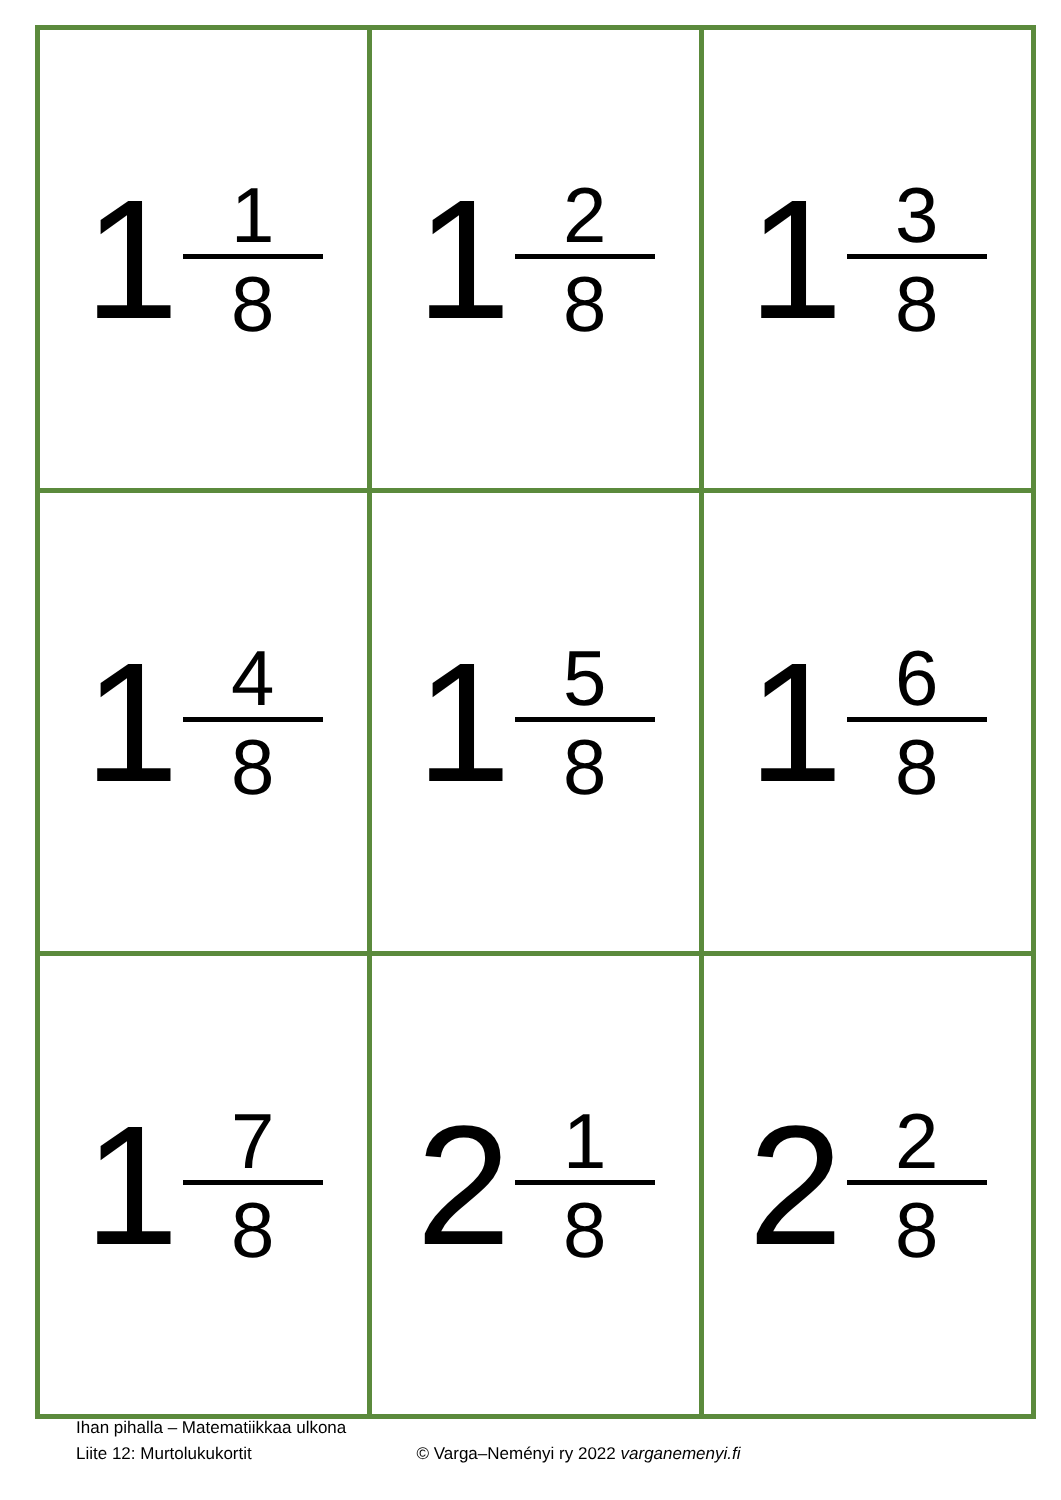| 1 1 8 | 1 2 8 | 1 3 8 |
| 1 4 8 | 1 5 8 | 1 6 8 |
| 1 7 8 | 2 1 8 | 2 2 8 |
Ihan pihalla – Matematiikkaa ulkona
Liite 12: Murtolukukortit © Varga–Neményi ry 2022 varganemenyi.fi